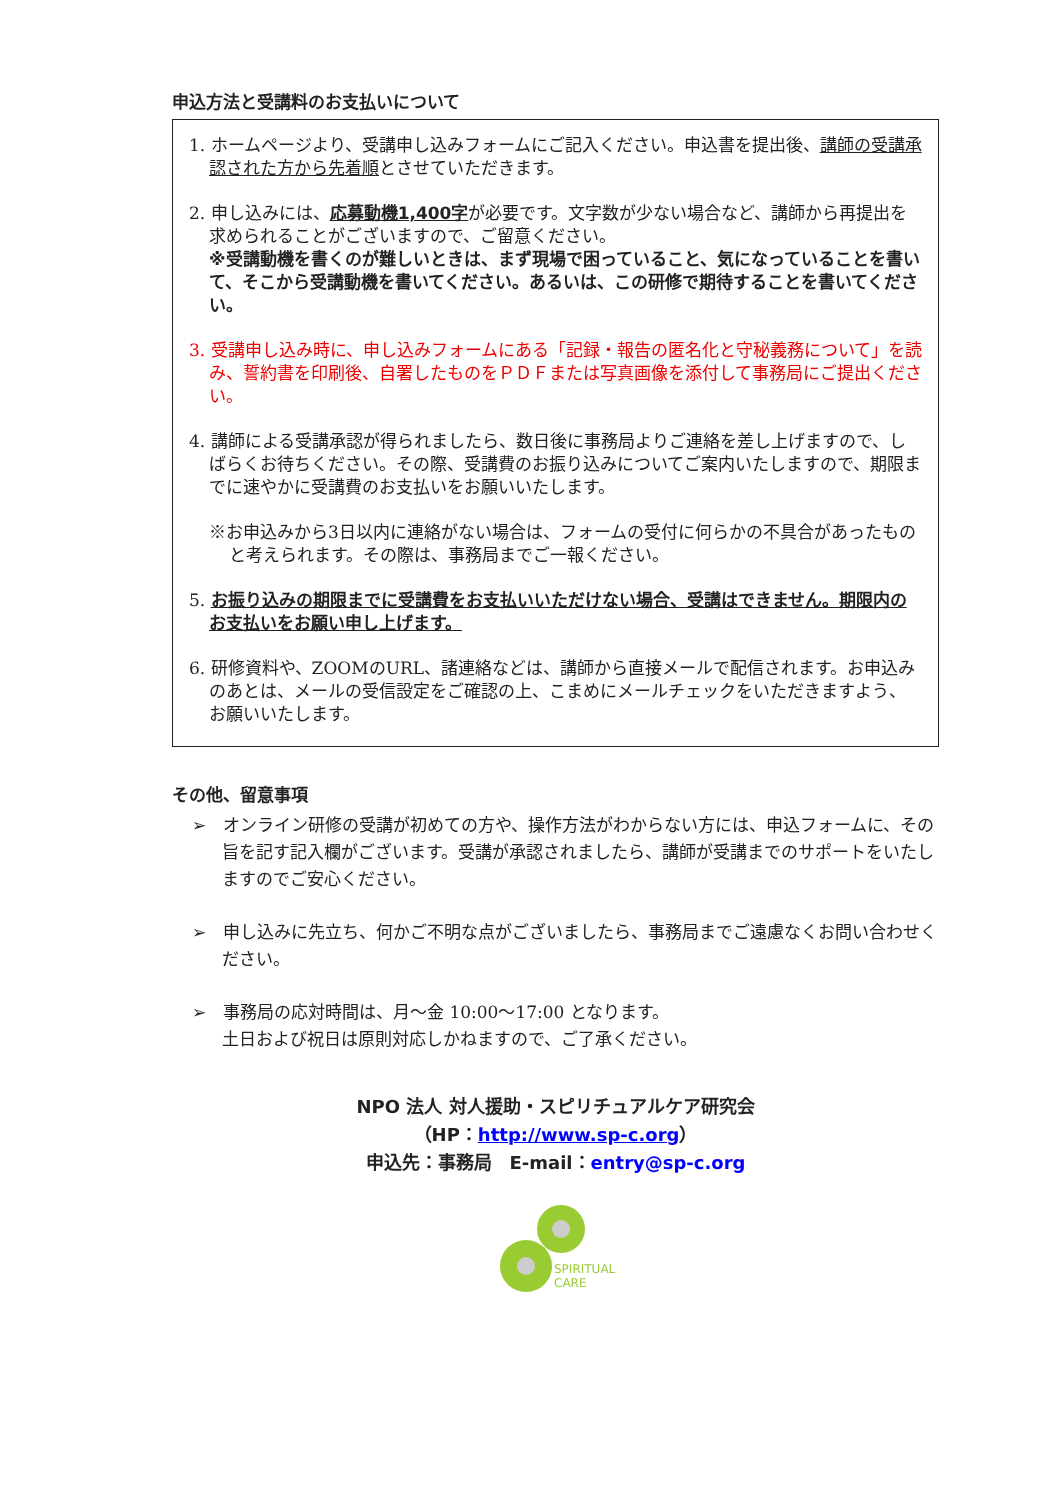申込方法と受講料のお支払いについて
1. ホームページより、受講申し込みフォームにご記入ください。申込書を提出後、講師の受講承認された方から先着順とさせていただきます。
2. 申し込みには、応募動機1,400字が必要です。文字数が少ない場合など、講師から再提出を求められることがございますので、ご留意ください。
※受講動機を書くのが難しいときは、まず現場で困っていること、気になっていることを書いて、そこから受講動機を書いてください。あるいは、この研修で期待することを書いてください。
3. 受講申し込み時に、申し込みフォームにある「記録・報告の匿名化と守秘義務について」を読み、誓約書を印刷後、自署したものをＰＤＦまたは写真画像を添付して事務局にご提出ください。
4. 講師による受講承認が得られましたら、数日後に事務局よりご連絡を差し上げますので、しばらくお待ちください。その際、受講費のお振り込みについてご案内いたしますので、期限までに速やかに受講費のお支払いをお願いいたします。
※お申込みから3日以内に連絡がない場合は、フォームの受付に何らかの不具合があったものと考えられます。その際は、事務局までご一報ください。
5. お振り込みの期限までに受講費をお支払いいただけない場合、受講はできません。期限内のお支払いをお願い申し上げます。
6. 研修資料や、ZOOMのURL、諸連絡などは、講師から直接メールで配信されます。お申込みのあとは、メールの受信設定をご確認の上、こまめにメールチェックをいただきますよう、お願いいたします。
その他、留意事項
➢　オンライン研修の受講が初めての方や、操作方法がわからない方には、申込フォームに、その旨を記す記入欄がございます。受講が承認されましたら、講師が受講までのサポートをいたしますのでご安心ください。
➢　申し込みに先立ち、何かご不明な点がございましたら、事務局までご遠慮なくお問い合わせください。
➢　事務局の応対時間は、月～金 10:00～17:00 となります。
土日および祝日は原則対応しかねますので、ご了承ください。
NPO 法人 対人援助・スピリチュアルケア研究会
（HP：http://www.sp-c.org）
申込先：事務局　E-mail：entry@sp-c.org
SPIRITUAL
CARE